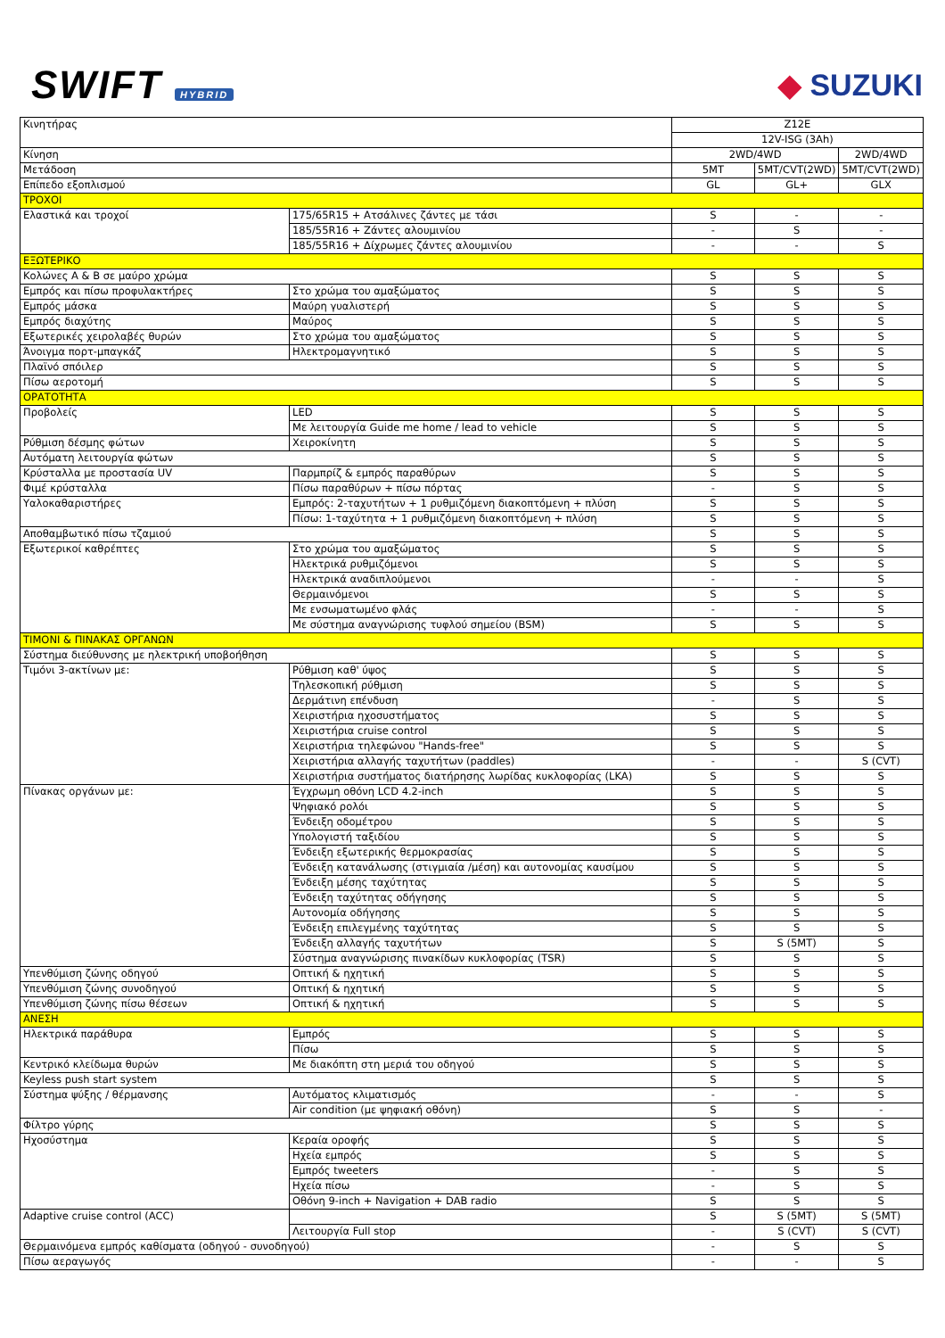SWIFT HYBRID
◆ SUZUKI
| Κινητήρας | | Z12E | | |
| | | 12V-ISG (3Ah) | | |
| Κίνηση | | 2WD/4WD | | 2WD/4WD |
| Μετάδοση | | 5MT | 5MT/CVT(2WD) | 5MT/CVT(2WD) |
| Επίπεδο εξοπλισμού | | GL | GL+ | GLX |
| ΤΡΟΧΟΙ | | | | |
| Ελαστικά και τροχοί | 175/65R15 + Ατσάλινες ζάντες με τάσι | S | - | - |
| | 185/55R16 + Ζάντες αλουμινίου | - | S | - |
| | 185/55R16 + Δίχρωμες ζάντες αλουμινίου | - | - | S |
| ΕΞΩΤΕΡΙΚΟ | | | | |
| Κολώνες Α & Β σε μαύρο χρώμα | | S | S | S |
| Εμπρός και πίσω προφυλακτήρες | Στο χρώμα του αμαξώματος | S | S | S |
| Εμπρός μάσκα | Μαύρη γυαλιστερή | S | S | S |
| Εμπρός διαχύτης | Μαύρος | S | S | S |
| Εξωτερικές χειρολαβές θυρών | Στο χρώμα του αμαξώματος | S | S | S |
| Άνοιγμα πορτ-μπαγκάζ | Ηλεκτρομαγνητικό | S | S | S |
| Πλαϊνό σπόιλερ | | S | S | S |
| Πίσω αεροτομή | | S | S | S |
| ΟΡΑΤΟΤΗΤΑ | | | | |
| Προβολείς | LED | S | S | S |
| | Με λειτουργία Guide me home / lead to vehicle | S | S | S |
| Ρύθμιση δέσμης φώτων | Χειροκίνητη | S | S | S |
| Αυτόματη λειτουργία φώτων | | S | S | S |
| Κρύσταλλα με προστασία UV | Παρμπρίζ & εμπρός παραθύρων | S | S | S |
| Φιμέ κρύσταλλα | Πίσω παραθύρων + πίσω πόρτας | - | S | S |
| Υαλοκαθαριστήρες | Εμπρός: 2-ταχυτήτων + 1 ρυθμιζόμενη διακοπτόμενη + πλύση | S | S | S |
| | Πίσω: 1-ταχύτητα + 1 ρυθμιζόμενη διακοπτόμενη + πλύση | S | S | S |
| Αποθαμβωτικό πίσω τζαμιού | | S | S | S |
| Εξωτερικοί καθρέπτες | Στο χρώμα του αμαξώματος | S | S | S |
| | Ηλεκτρικά ρυθμιζόμενοι | S | S | S |
| | Ηλεκτρικά αναδιπλούμενοι | - | - | S |
| | Θερμαινόμενοι | S | S | S |
| | Με ενσωματωμένο φλάς | - | - | S |
| | Με σύστημα αναγνώρισης τυφλού σημείου (BSM) | S | S | S |
| ΤΙΜΟΝΙ & ΠΙΝΑΚΑΣ ΟΡΓΑΝΩΝ | | | | |
| Σύστημα διεύθυνσης με ηλεκτρική υποβοήθηση | | S | S | S |
| Τιμόνι 3-ακτίνων με: | Ρύθμιση καθ' ύψος | S | S | S |
| | Τηλεσκοπική ρύθμιση | S | S | S |
| | Δερμάτινη επένδυση | - | S | S |
| | Χειριστήρια ηχοσυστήματος | S | S | S |
| | Χειριστήρια cruise control | S | S | S |
| | Χειριστήρια τηλεφώνου "Hands-free" | S | S | S |
| | Χειριστήρια αλλαγής ταχυτήτων (paddles) | - | - | S (CVT) |
| | Χειριστήρια συστήματος διατήρησης λωρίδας κυκλοφορίας (LKA) | S | S | S |
| Πίνακας οργάνων με: | Έγχρωμη οθόνη LCD 4.2-inch | S | S | S |
| | Ψηφιακό ρολόι | S | S | S |
| | Ένδειξη οδομέτρου | S | S | S |
| | Υπολογιστή ταξιδίου | S | S | S |
| | Ένδειξη εξωτερικής θερμοκρασίας | S | S | S |
| | Ένδειξη κατανάλωσης (στιγμιαία /μέση) και αυτονομίας καυσίμου | S | S | S |
| | Ένδειξη μέσης ταχύτητας | S | S | S |
| | Ένδειξη ταχύτητας οδήγησης | S | S | S |
| | Αυτονομία οδήγησης | S | S | S |
| | Ένδειξη επιλεγμένης ταχύτητας | S | S | S |
| | Ένδειξη αλλαγής ταχυτήτων | S | S (5MT) | S |
| | Σύστημα αναγνώρισης πινακίδων κυκλοφορίας (TSR) | S | S | S |
| Υπενθύμιση ζώνης οδηγού | Οπτική & ηχητική | S | S | S |
| Υπενθύμιση ζώνης συνοδηγού | Οπτική & ηχητική | S | S | S |
| Υπενθύμιση ζώνης πίσω θέσεων | Οπτική & ηχητική | S | S | S |
| ΑΝΕΣΗ | | | | |
| Ηλεκτρικά παράθυρα | Εμπρός | S | S | S |
| | Πίσω | S | S | S |
| Κεντρικό κλείδωμα θυρών | Με διακόπτη στη μεριά του οδηγού | S | S | S |
| Keyless push start system | | S | S | S |
| Σύστημα ψύξης / θέρμανσης | Αυτόματος κλιματισμός | - | - | S |
| | Air condition (με ψηφιακή οθόνη) | S | S | - |
| Φίλτρο γύρης | | S | S | S |
| Ηχοσύστημα | Κεραία οροφής | S | S | S |
| | Ηχεία εμπρός | S | S | S |
| | Εμπρός tweeters | - | S | S |
| | Ηχεία πίσω | - | S | S |
| | Οθόνη 9-inch + Navigation + DAB radio | S | S | S |
| Adaptive cruise control (ACC) | | S | S (5MT) | S (5MT) |
| | Λειτουργία Full stop | - | S (CVT) | S (CVT) |
| Θερμαινόμενα εμπρός καθίσματα (οδηγού - συνοδηγού) | | - | S | S |
| Πίσω αεραγωγός | | - | - | S |